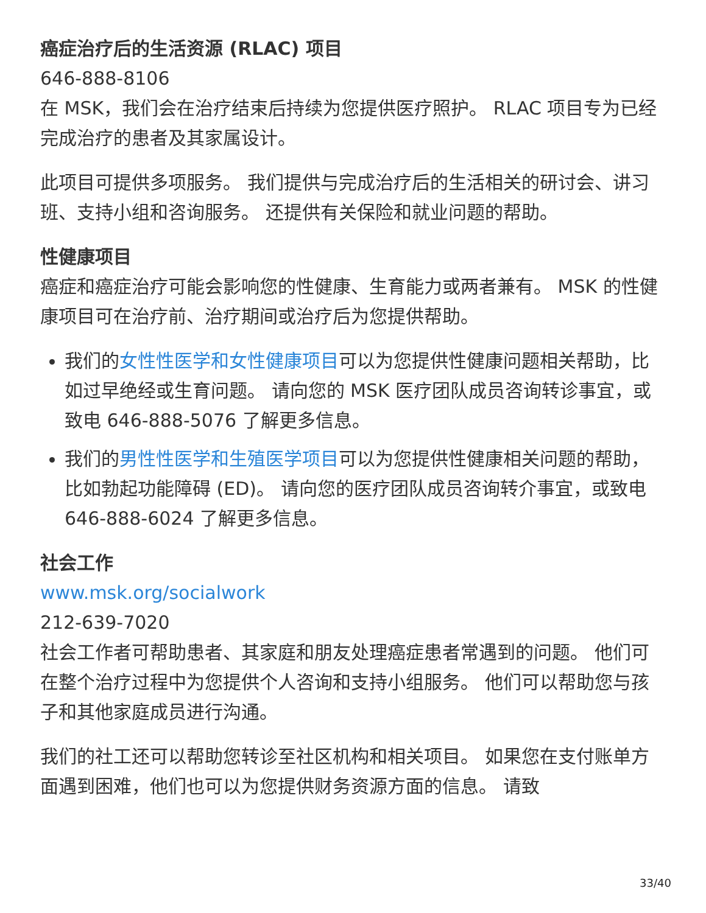癌症治疗后的生活资源 (RLAC) 项目
646-888-8106
在 MSK，我们会在治疗结束后持续为您提供医疗照护。 RLAC 项目专为已经完成治疗的患者及其家属设计。
此项目可提供多项服务。 我们提供与完成治疗后的生活相关的研讨会、讲习班、支持小组和咨询服务。 还提供有关保险和就业问题的帮助。
性健康项目
癌症和癌症治疗可能会影响您的性健康、生育能力或两者兼有。 MSK 的性健康项目可在治疗前、治疗期间或治疗后为您提供帮助。
我们的女性性医学和女性健康项目可以为您提供性健康问题相关帮助，比如过早绝经或生育问题。 请向您的 MSK 医疗团队成员咨询转诊事宜，或致电 646-888-5076 了解更多信息。
我们的男性性医学和生殖医学项目可以为您提供性健康相关问题的帮助，比如勃起功能障碍 (ED)。 请向您的医疗团队成员咨询转介事宜，或致电 646-888-6024 了解更多信息。
社会工作
www.msk.org/socialwork
212-639-7020
社会工作者可帮助患者、其家庭和朋友处理癌症患者常遇到的问题。 他们可在整个治疗过程中为您提供个人咨询和支持小组服务。 他们可以帮助您与孩子和其他家庭成员进行沟通。
我们的社工还可以帮助您转诊至社区机构和相关项目。 如果您在支付账单方面遇到困难，他们也可以为您提供财务资源方面的信息。 请致
33/40